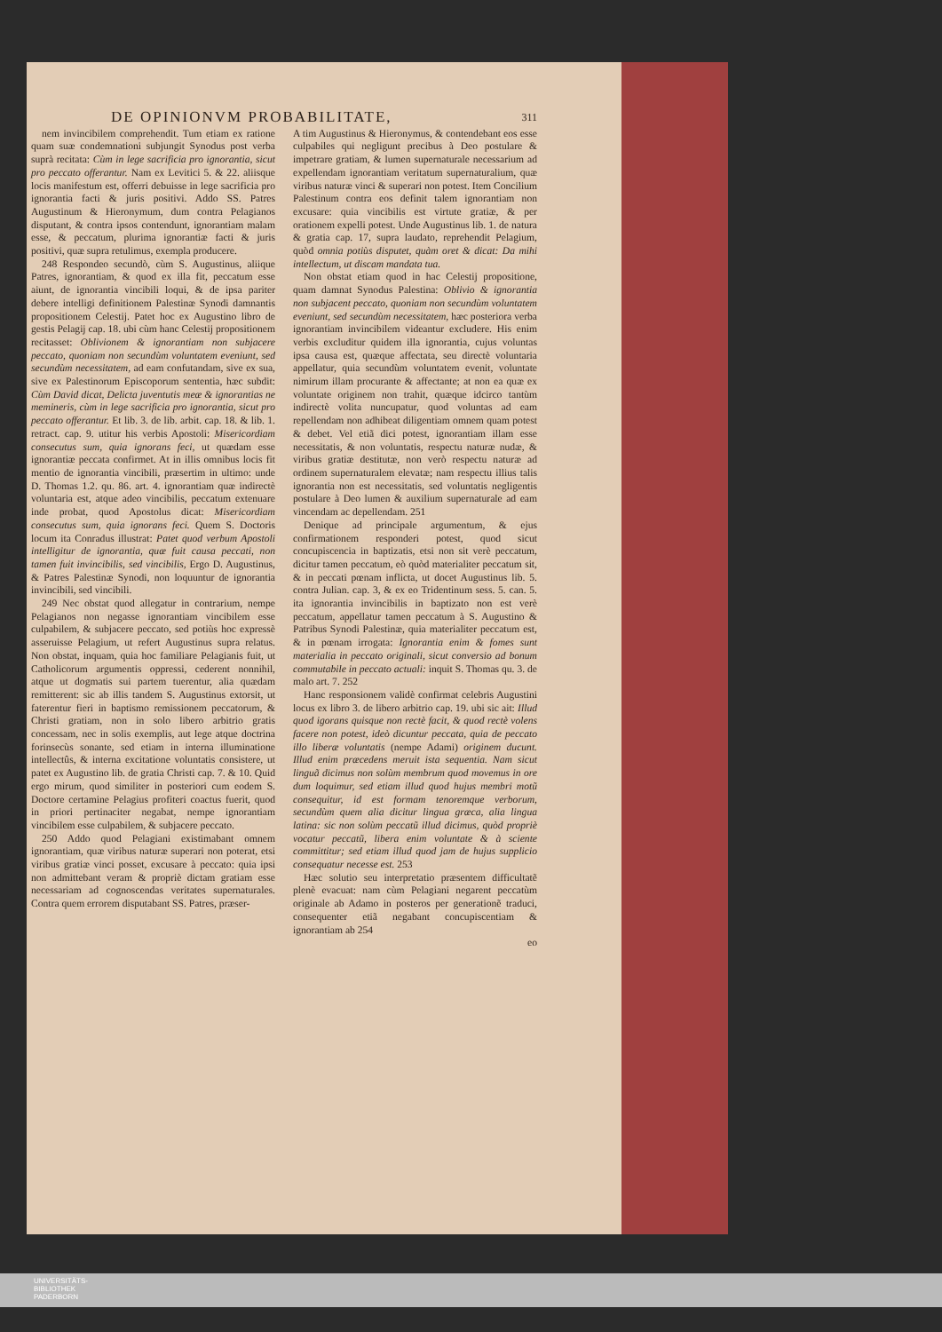DE OPINIONVM PROBABILITATE, 311
nem invincibilem comprehendit. Tum etiam ex ratione quam suæ condemnationi subjungit Synodus post verba suprà recitata: Cùm in lege sacrificia pro ignorantia, sicut pro peccato offerantur. Nam ex Levitici 5. & 22. aliisque locis manifestum est, offerri debuisse in lege sacrificia pro ignorantia facti & juris positivi. Addo SS. Patres Augustinum & Hieronymum, dum contra Pelagianos disputant, & contra ipsos contendunt, ignorantiam malam esse, & peccatum, plurima ignorantiæ facti & juris positivi, quæ supra retulimus, exempla producere.
248 Respondeo secundò, cùm S. Augustinus, aliique Patres, ignorantiam, & quod ex illa fit, peccatum esse aiunt, de ignorantia vincibili loqui, & de ipsa pariter debere intelligi definitionem Palestinæ Synodi damnantis propositionem Celestij. Patet hoc ex Augustino libro de gestis Pelagij cap. 18. ubi cùm hanc Celestij propositionem recitasset: Oblivionem & ignorantiam non subjacere peccato, quoniam non secundùm voluntatem eveniunt, sed secundùm necessitatem, ad eam confutandam, sive ex sua, sive ex Palestinorum Episcoporum sententia, hæc subdit: Cùm David dicat, Delicta juventutis meæ & ignorantias ne memineris, cùm in lege sacrificia pro ignorantia, sicut pro peccato offerantur. Et lib. 3. de lib. arbit. cap. 18. & lib. 1. retract. cap. 9. utitur his verbis Apostoli: Misericordiam consecutus sum, quia ignorans feci, ut quædam esse ignorantiæ peccata confirmet. At in illis omnibus locis fit mentio de ignorantia vincibili, præsertim in ultimo: unde D. Thomas 1.2. qu. 86. art. 4. ignorantiam quæ indirectè voluntaria est, atque adeo vincibilis, peccatum extenuare inde probat, quod Apostolus dicat: Misericordiam consecutus sum, quia ignorans feci. Quem S. Doctoris locum ita Conradus illustrat: Patet quod verbum Apostoli intelligitur de ignorantia, quæ fuit causa peccati, non tamen fuit invincibilis, sed vincibilis, Ergo D. Augustinus, & Patres Palestinæ Synodi, non loquuntur de ignorantia invincibili, sed vincibili.
249 Nec obstat quod allegatur in contrarium, nempe Pelagianos non negasse ignorantiam vincibilem esse culpabilem, & subjacere peccato, sed potiùs hoc expressè asseruisse Pelagium, ut refert Augustinus supra relatus. Non obstat, inquam, quia hoc familiare Pelagianis fuit, ut Catholicorum argumentis oppressi, cederent nonnihil, atque ut dogmatis sui partem tuerentur, alia quædam remitterent: sic ab illis tandem S. Augustinus extorsit, ut faterentur fieri in baptismo remissionem peccatorum, & Christi gratiam, non in solo libero arbitrio gratis concessam, nec in solis exemplis, aut lege atque doctrina forinsecùs sonante, sed etiam in interna illuminatione intellectûs, & interna excitatione voluntatis consistere, ut patet ex Augustino lib. de gratia Christi cap. 7. & 10. Quid ergo mirum, quod similiter in posteriori cum eodem S. Doctore certamine Pelagius profiteri coactus fuerit, quod in priori pertinaciter negabat, nempe ignorantiam vincibilem esse culpabilem, & subjacere peccato.
250 Addo quod Pelagiani existimabant omnem ignorantiam, quæ viribus naturæ superari non poterat, etsi viribus gratiæ vinci posset, excusare à peccato: quia ipsi non admittebant veram & propriè dictam gratiam esse necessariam ad cognoscendas veritates supernaturales. Contra quem errorem disputabant SS. Patres, præser-
A tim Augustinus & Hieronymus, & contendebant eos esse culpabiles qui negligunt precibus à Deo postulare & impetrare gratiam, & lumen supernaturale necessarium ad expellendam ignorantiam veritatum supernaturalium, quæ viribus naturæ vinci & superari non potest. Item Concilium Palestinum contra eos definit talem ignorantiam non excusare: quia vincibilis est virtute gratiæ, & per orationem expelli potest. Unde Augustinus lib. 1. de natura & gratia cap. 17, supra laudato, reprehendit Pelagium, quòd omnia potiùs disputet, quàm oret & dicat: Da mihi intellectum, ut discam mandata tua.
Non obstat etiam quod in hac Celestij propositione, quam damnat Synodus Palestina: Oblivio & ignorantia non subjacent peccato, quoniam non secundùm voluntatem eveniunt, sed secundùm necessitatem, hæc posteriora verba ignorantiam invincibilem videantur excludere. His enim verbis excluditur quidem illa ignorantia, cujus voluntas ipsa causa est, quæque affectata, seu directè voluntaria appellatur, quia secundùm voluntatem evenit, voluntate nimirum illam procurante & affectante; at non ea quæ ex voluntate originem non trahit, quæque idcirco tantùm indirectè volita nuncupatur, quod voluntas ad eam repellendam non adhibeat diligentiam omnem quam potest & debet. Vel etiã dici potest, ignorantiam illam esse necessitatis, & non voluntatis, respectu naturæ nudæ, & viribus gratiæ destitutæ, non verò respectu naturæ ad ordinem supernaturalem elevatæ; nam respectu illius talis ignorantia non est necessitatis, sed voluntatis negligentis postulare à Deo lumen & auxilium supernaturale ad eam vincendam ac depellendam. 251
Denique ad principale argumentum, & ejus confirmationem responderi potest, quod sicut concupiscencia in baptizatis, etsi non sit verè peccatum, dicitur tamen peccatum, eò quòd materialiter peccatum sit, & in peccati pœnam inflicta, ut docet Augustinus lib. 5. contra Julian. cap. 3, & ex eo Tridentinum sess. 5. can. 5. ita ignorantia invincibilis in baptizato non est verè peccatum, appellatur tamen peccatum à S. Augustino & Patribus Synodi Palestinæ, quia materialiter peccatum est, & in pœnam irrogata: Ignorantia enim & fomes sunt materialia in peccato originali, sicut conversio ad bonum commutabile in peccato actuali: inquit S. Thomas qu. 3. de malo art. 7. 252
Hanc responsionem validè confirmat celebris Augustini locus ex libro 3. de libero arbitrio cap. 19. ubi sic ait: Illud quod igorans quisque non rectè facit, & quod rectè volens facere non potest, ideò dicuntur peccata, quia de peccato illo liberæ voluntatis (nempe Adami) originem ducunt. Illud enim præcedens meruit ista sequentia. Nam sicut linguã dicimus non solùm membrum quod movemus in ore dum loquimur, sed etiam illud quod hujus membri motũ consequitur, id est formam tenoremque verborum, secundùm quem alia dicitur lingua græca, alia lingua latina: sic non solùm peccatũ illud dicimus, quòd propriè vocatur peccatũ, libera enim voluntate & à sciente committitur; sed etiam illud quod jam de hujus supplicio consequatur necesse est. 253
Hæc solutio seu interpretatio præsentem difficultatẽ plenè evacuat: nam cùm Pelagiani negarent peccatùm originale ab Adamo in posteros per generationẽ traduci, consequenter etiã negabant concupiscentiam & ignorantiam ab 254
eo
UNIVERSITÄTS-
BIBLIOTHEK
PADERBORN